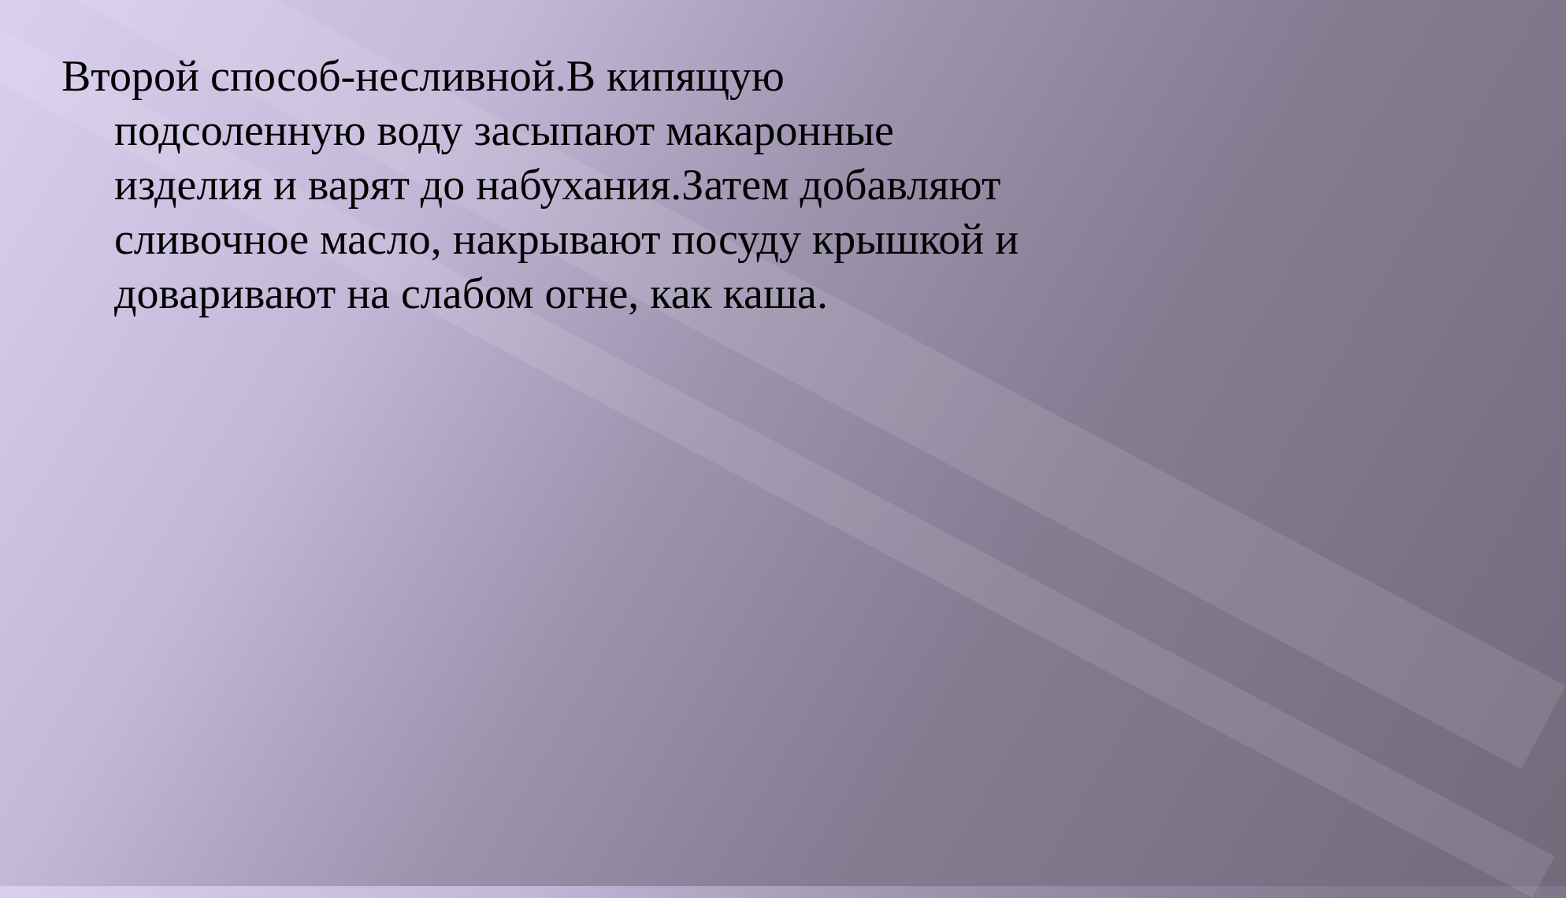Второй способ-несливной.В кипящую подсоленную воду засыпают макаронные изделия и варят до набухания.Затем добавляют сливочное масло, накрывают посуду крышкой и доваривают на слабом огне, как каша.